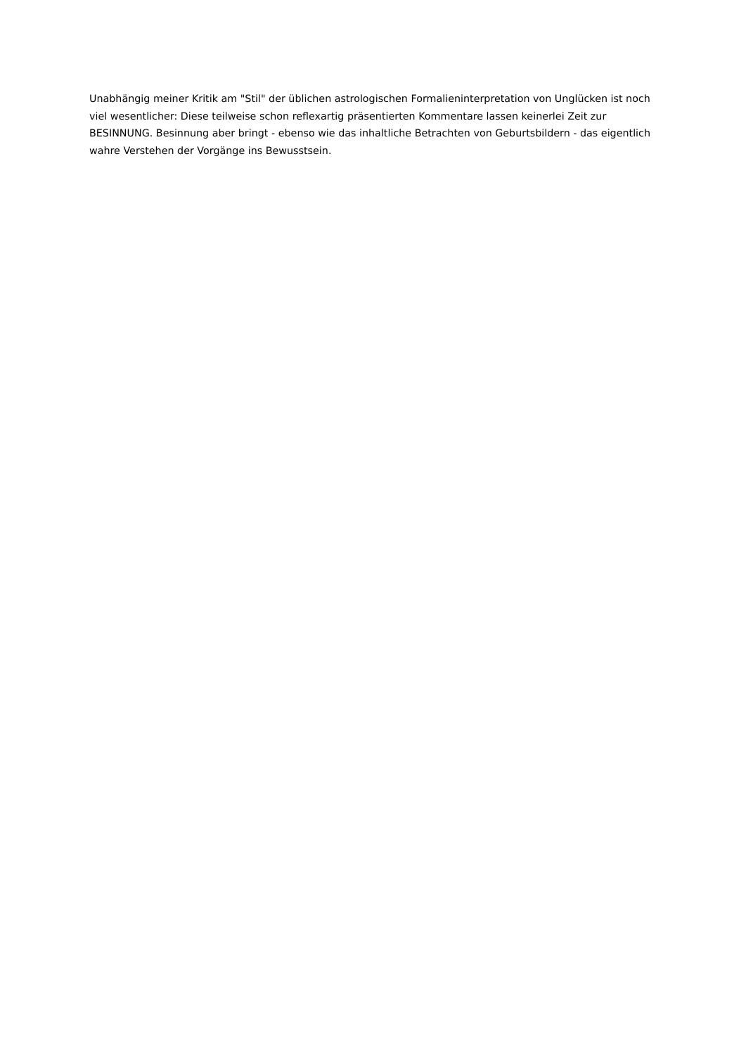Unabhängig meiner Kritik am "Stil" der üblichen astrologischen Formalieninterpretation von Unglücken ist noch viel wesentlicher: Diese teilweise schon reflexartig präsentierten Kommentare lassen keinerlei Zeit zur BESINNUNG. Besinnung aber bringt - ebenso wie das inhaltliche Betrachten von Geburtsbildern - das eigentlich wahre Verstehen der Vorgänge ins Bewusstsein.